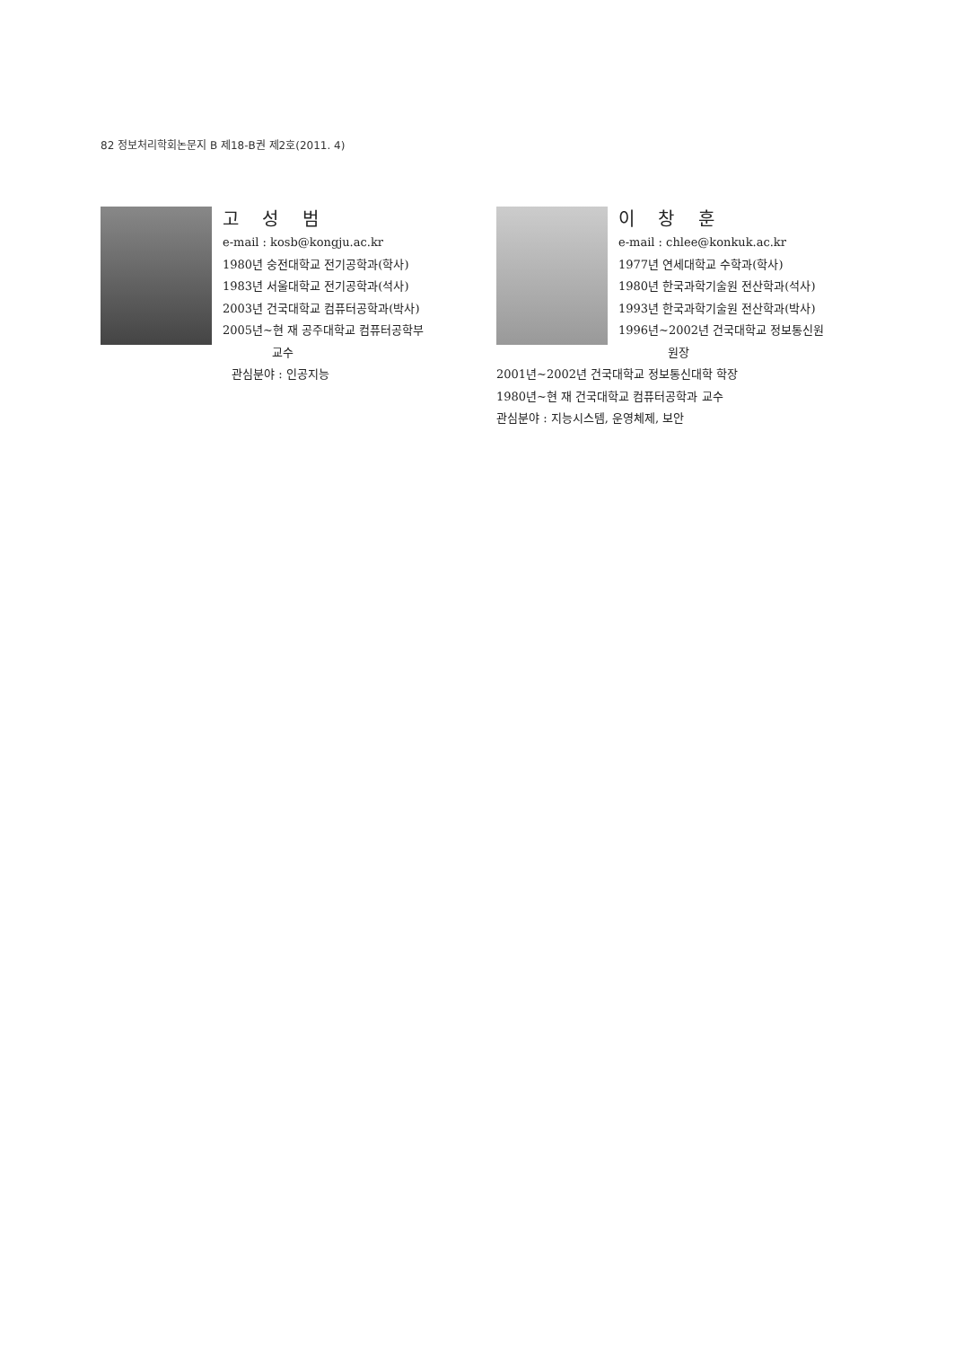82 정보처리학회논문지 B 제18-B권 제2호(2011. 4)
고 성 범
e-mail : kosb@kongju.ac.kr
1980년 숭전대학교 전기공학과(학사)
1983년 서울대학교 전기공학과(석사)
2003년 건국대학교 컴퓨터공학과(박사)
2005년~현 재 공주대학교 컴퓨터공학부
교수
관심분야 : 인공지능
이 창 훈
e-mail : chlee@konkuk.ac.kr
1977년 연세대학교 수학과(학사)
1980년 한국과학기술원 전산학과(석사)
1993년 한국과학기술원 전산학과(박사)
1996년~2002년 건국대학교 정보통신원
원장
2001년~2002년 건국대학교 정보통신대학 학장
1980년~현 재 건국대학교 컴퓨터공학과 교수
관심분야 : 지능시스템, 운영체제, 보안